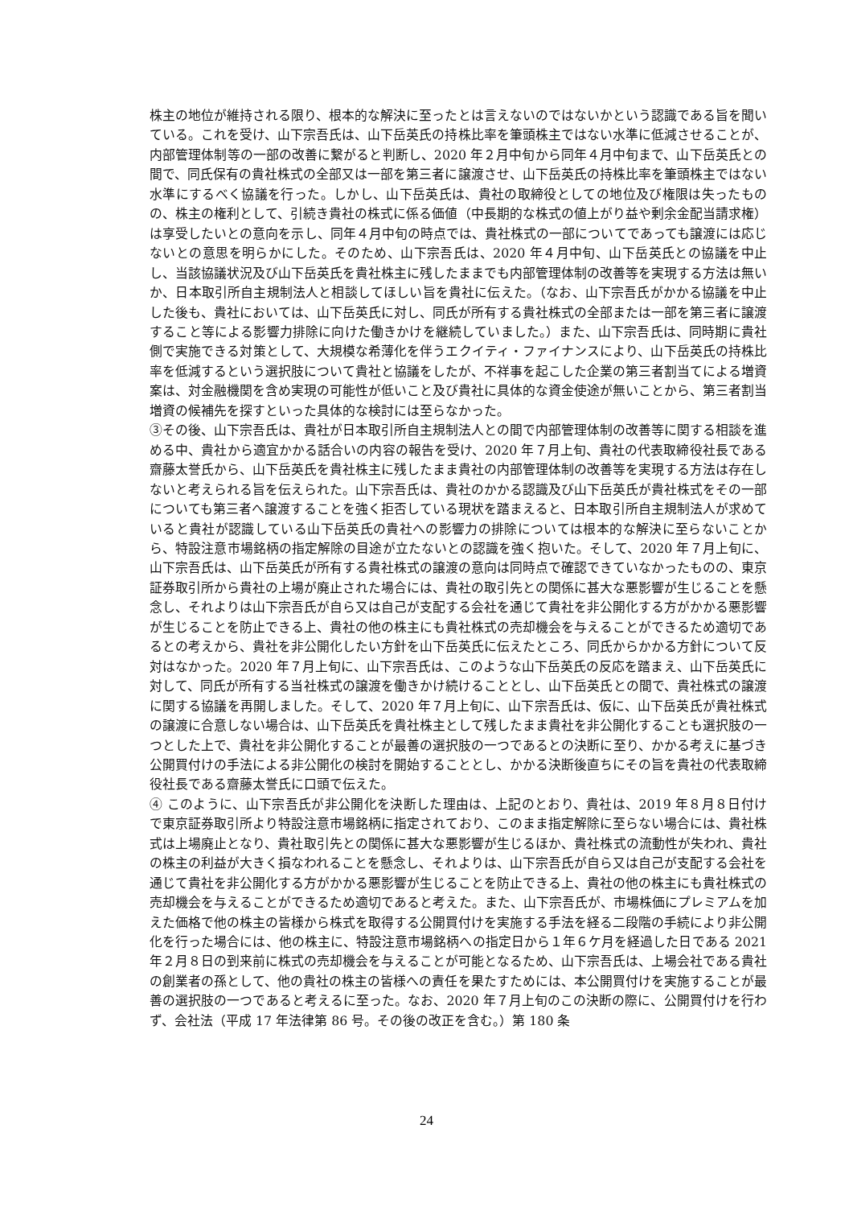株主の地位が維持される限り、根本的な解決に至ったとは言えないのではないかという認識である旨を聞いている。これを受け、山下宗吾氏は、山下岳英氏の持株比率を筆頭株主ではない水準に低減させることが、内部管理体制等の一部の改善に繋がると判断し、2020 年２月中旬から同年４月中旬まで、山下岳英氏との間で、同氏保有の貴社株式の全部又は一部を第三者に譲渡させ、山下岳英氏の持株比率を筆頭株主ではない水準にするべく協議を行った。しかし、山下岳英氏は、貴社の取締役としての地位及び権限は失ったものの、株主の権利として、引続き貴社の株式に係る価値（中長期的な株式の値上がり益や剰余金配当請求権）は享受したいとの意向を示し、同年４月中旬の時点では、貴社株式の一部についてであっても譲渡には応じないとの意思を明らかにした。そのため、山下宗吾氏は、2020 年４月中旬、山下岳英氏との協議を中止し、当該協議状況及び山下岳英氏を貴社株主に残したままでも内部管理体制の改善等を実現する方法は無いか、日本取引所自主規制法人と相談してほしい旨を貴社に伝えた。（なお、山下宗吾氏がかかる協議を中止した後も、貴社においては、山下岳英氏に対し、同氏が所有する貴社株式の全部または一部を第三者に譲渡すること等による影響力排除に向けた働きかけを継続していました。）また、山下宗吾氏は、同時期に貴社側で実施できる対策として、大規模な希薄化を伴うエクイティ・ファイナンスにより、山下岳英氏の持株比率を低減するという選択肢について貴社と協議をしたが、不祥事を起こした企業の第三者割当てによる増資案は、対金融機関を含め実現の可能性が低いこと及び貴社に具体的な資金使途が無いことから、第三者割当増資の候補先を探すといった具体的な検討には至らなかった。
③その後、山下宗吾氏は、貴社が日本取引所自主規制法人との間で内部管理体制の改善等に関する相談を進める中、貴社から適宜かかる話合いの内容の報告を受け、2020 年７月上旬、貴社の代表取締役社長である齋藤太誉氏から、山下岳英氏を貴社株主に残したまま貴社の内部管理体制の改善等を実現する方法は存在しないと考えられる旨を伝えられた。山下宗吾氏は、貴社のかかる認識及び山下岳英氏が貴社株式をその一部についても第三者へ譲渡することを強く拒否している現状を踏まえると、日本取引所自主規制法人が求めていると貴社が認識している山下岳英氏の貴社への影響力の排除については根本的な解決に至らないことから、特設注意市場銘柄の指定解除の目途が立たないとの認識を強く抱いた。そして、2020 年７月上旬に、山下宗吾氏は、山下岳英氏が所有する貴社株式の譲渡の意向は同時点で確認できていなかったものの、東京証券取引所から貴社の上場が廃止された場合には、貴社の取引先との関係に甚大な悪影響が生じることを懸念し、それよりは山下宗吾氏が自ら又は自己が支配する会社を通じて貴社を非公開化する方がかかる悪影響が生じることを防止できる上、貴社の他の株主にも貴社株式の売却機会を与えることができるため適切であるとの考えから、貴社を非公開化したい方針を山下岳英氏に伝えたところ、同氏からかかる方針について反対はなかった。2020 年７月上旬に、山下宗吾氏は、このような山下岳英氏の反応を踏まえ、山下岳英氏に対して、同氏が所有する当社株式の譲渡を働きかけ続けることとし、山下岳英氏との間で、貴社株式の譲渡に関する協議を再開しました。そして、2020 年７月上旬に、山下宗吾氏は、仮に、山下岳英氏が貴社株式の譲渡に合意しない場合は、山下岳英氏を貴社株主として残したまま貴社を非公開化することも選択肢の一つとした上で、貴社を非公開化することが最善の選択肢の一つであるとの決断に至り、かかる考えに基づき公開買付けの手法による非公開化の検討を開始することとし、かかる決断後直ちにその旨を貴社の代表取締役社長である齋藤太誉氏に口頭で伝えた。
④ このように、山下宗吾氏が非公開化を決断した理由は、上記のとおり、貴社は、2019 年８月８日付けで東京証券取引所より特設注意市場銘柄に指定されており、このまま指定解除に至らない場合には、貴社株式は上場廃止となり、貴社取引先との関係に甚大な悪影響が生じるほか、貴社株式の流動性が失われ、貴社の株主の利益が大きく損なわれることを懸念し、それよりは、山下宗吾氏が自ら又は自己が支配する会社を通じて貴社を非公開化する方がかかる悪影響が生じることを防止できる上、貴社の他の株主にも貴社株式の売却機会を与えることができるため適切であると考えた。また、山下宗吾氏が、市場株価にプレミアムを加えた価格で他の株主の皆様から株式を取得する公開買付けを実施する手法を経る二段階の手続により非公開化を行った場合には、他の株主に、特設注意市場銘柄への指定日から１年６ケ月を経過した日である 2021 年２月８日の到来前に株式の売却機会を与えることが可能となるため、山下宗吾氏は、上場会社である貴社の創業者の孫として、他の貴社の株主の皆様への責任を果たすためには、本公開買付けを実施することが最善の選択肢の一つであると考えるに至った。なお、2020 年７月上旬のこの決断の際に、公開買付けを行わず、会社法（平成 17 年法律第 86 号。その後の改正を含む。）第 180 条
24